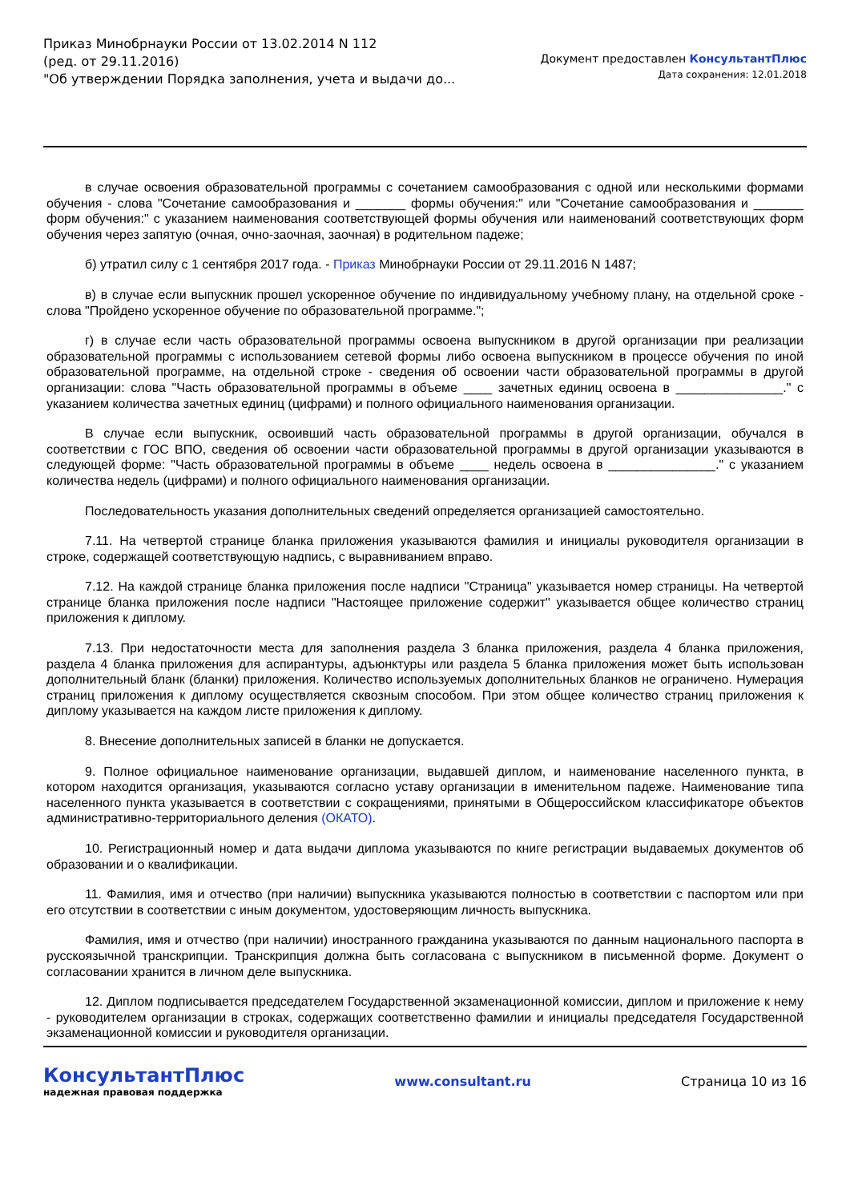Приказ Минобрнауки России от 13.02.2014 N 112
(ред. от 29.11.2016)
"Об утверждении Порядка заполнения, учета и выдачи до...
Документ предоставлен КонсультантПлюс
Дата сохранения: 12.01.2018
в случае освоения образовательной программы с сочетанием самообразования с одной или несколькими формами обучения - слова "Сочетание самообразования и _______ формы обучения:" или "Сочетание самообразования и _______ форм обучения:" с указанием наименования соответствующей формы обучения или наименований соответствующих форм обучения через запятую (очная, очно-заочная, заочная) в родительном падеже;
б) утратил силу с 1 сентября 2017 года. - Приказ Минобрнауки России от 29.11.2016 N 1487;
в) в случае если выпускник прошел ускоренное обучение по индивидуальному учебному плану, на отдельной сроке - слова "Пройдено ускоренное обучение по образовательной программе.";
г) в случае если часть образовательной программы освоена выпускником в другой организации при реализации образовательной программы с использованием сетевой формы либо освоена выпускником в процессе обучения по иной образовательной программе, на отдельной строке - сведения об освоении части образовательной программы в другой организации: слова "Часть образовательной программы в объеме ____ зачетных единиц освоена в _______________." с указанием количества зачетных единиц (цифрами) и полного официального наименования организации.
В случае если выпускник, освоивший часть образовательной программы в другой организации, обучался в соответствии с ГОС ВПО, сведения об освоении части образовательной программы в другой организации указываются в следующей форме: "Часть образовательной программы в объеме ____ недель освоена в _______________." с указанием количества недель (цифрами) и полного официального наименования организации.
Последовательность указания дополнительных сведений определяется организацией самостоятельно.
7.11. На четвертой странице бланка приложения указываются фамилия и инициалы руководителя организации в строке, содержащей соответствующую надпись, с выравниванием вправо.
7.12. На каждой странице бланка приложения после надписи "Страница" указывается номер страницы. На четвертой странице бланка приложения после надписи "Настоящее приложение содержит" указывается общее количество страниц приложения к диплому.
7.13. При недостаточности места для заполнения раздела 3 бланка приложения, раздела 4 бланка приложения, раздела 4 бланка приложения для аспирантуры, адъюнктуры или раздела 5 бланка приложения может быть использован дополнительный бланк (бланки) приложения. Количество используемых дополнительных бланков не ограничено. Нумерация страниц приложения к диплому осуществляется сквозным способом. При этом общее количество страниц приложения к диплому указывается на каждом листе приложения к диплому.
8. Внесение дополнительных записей в бланки не допускается.
9. Полное официальное наименование организации, выдавшей диплом, и наименование населенного пункта, в котором находится организация, указываются согласно уставу организации в именительном падеже. Наименование типа населенного пункта указывается в соответствии с сокращениями, принятыми в Общероссийском классификаторе объектов административно-территориального деления (ОКАТО).
10. Регистрационный номер и дата выдачи диплома указываются по книге регистрации выдаваемых документов об образовании и о квалификации.
11. Фамилия, имя и отчество (при наличии) выпускника указываются полностью в соответствии с паспортом или при его отсутствии в соответствии с иным документом, удостоверяющим личность выпускника.
Фамилия, имя и отчество (при наличии) иностранного гражданина указываются по данным национального паспорта в русскоязычной транскрипции. Транскрипция должна быть согласована с выпускником в письменной форме. Документ о согласовании хранится в личном деле выпускника.
12. Диплом подписывается председателем Государственной экзаменационной комиссии, диплом и приложение к нему - руководителем организации в строках, содержащих соответственно фамилии и инициалы председателя Государственной экзаменационной комиссии и руководителя организации.
КонсультантПлюс
надежная правовая поддержка
www.consultant.ru Страница 10 из 16